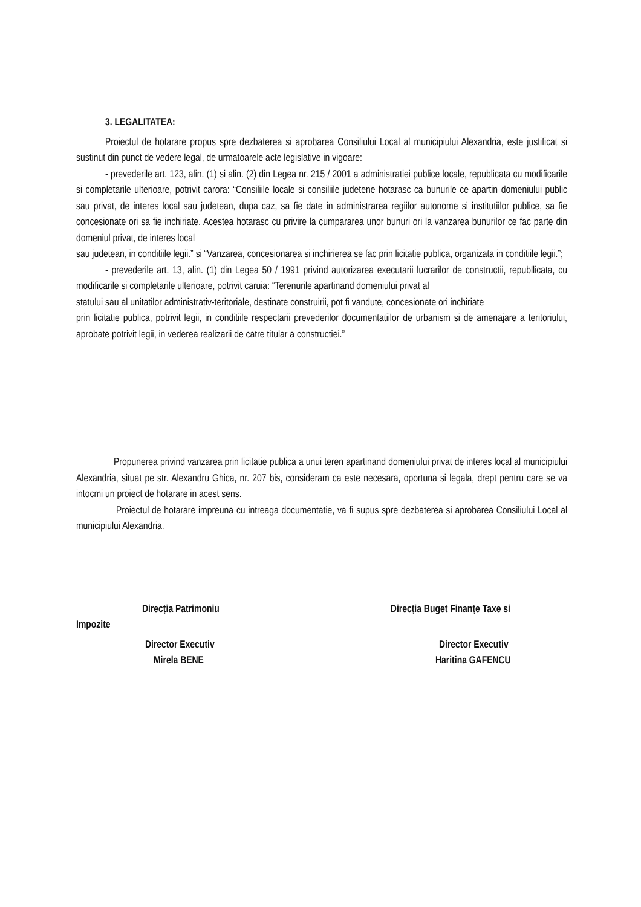3. LEGALITATEA:
Proiectul de hotarare propus spre dezbaterea si aprobarea Consiliului Local al municipiului Alexandria, este justificat si sustinut din punct de vedere legal, de urmatoarele acte legislative in vigoare:
- prevederile art. 123, alin. (1) si alin. (2) din Legea nr. 215 / 2001 a administratiei publice locale, republicata cu modificarile si completarile ulterioare, potrivit carora: “Consiliile locale si consiliile judetene hotarasc ca bunurile ce apartin domeniului public sau privat, de interes local sau judetean, dupa caz, sa fie date in administrarea regiilor autonome si institutiilor publice, sa fie concesionate ori sa fie inchiriate. Acestea hotarasc cu privire la cumpararea unor bunuri ori la vanzarea bunurilor ce fac parte din domeniul privat, de interes local
sau judetean, in conditiile legii.” si “Vanzarea, concesionarea si inchirierea se fac prin licitatie publica, organizata in conditiile legii.”;
- prevederile art. 13, alin. (1) din Legea 50 / 1991 privind autorizarea executarii lucrarilor de constructii, republlicata, cu modificarile si completarile ulterioare, potrivit caruia: “Terenurile apartinand domeniului privat al
statului sau al unitatilor administrativ-teritoriale, destinate construirii, pot fi vandute, concesionate ori inchiriate
prin licitatie publica, potrivit legii, in conditiile respectarii prevederilor documentatiilor de urbanism si de amenajare a teritoriului, aprobate potrivit legii, in vederea realizarii de catre titular a constructiei.”
Propunerea privind vanzarea prin licitatie publica a unui teren apartinand domeniului privat de interes local al municipiului Alexandria, situat pe str. Alexandru Ghica, nr. 207 bis, consideram ca este necesara, oportuna si legala, drept pentru care se va intocmi un proiect de hotarare in acest sens.
Proiectul de hotarare impreuna cu intreaga documentatie, va fi supus spre dezbaterea si aprobarea Consiliului Local al municipiului Alexandria.
Direcția Patrimoniu Direcția Buget Finanțe Taxe si
Impozite
Director Executiv Director Executiv
Mirela BENE Haritina GAFENCU